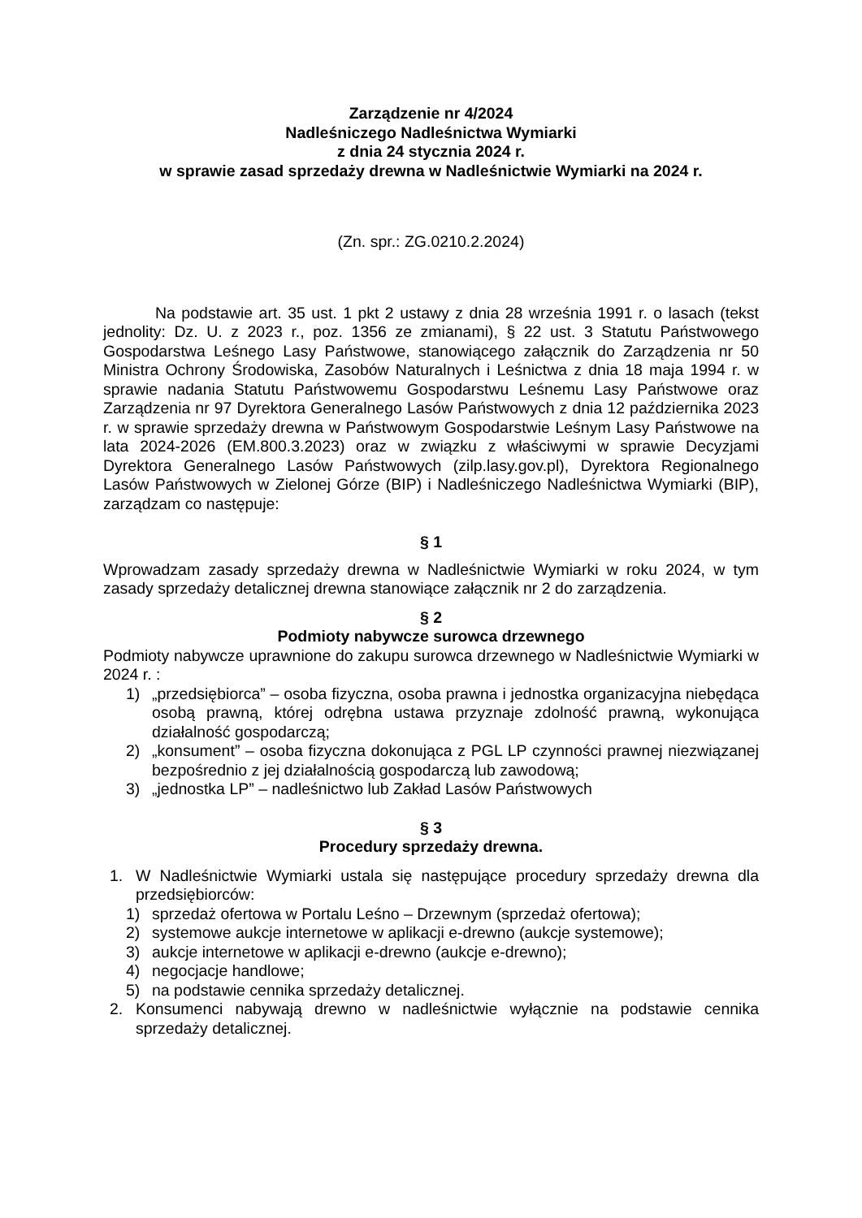Zarządzenie nr 4/2024
Nadleśniczego Nadleśnictwa Wymiarki
z dnia 24 stycznia 2024 r.
w sprawie zasad sprzedaży drewna w Nadleśnictwie Wymiarki na 2024 r.
(Zn. spr.: ZG.0210.2.2024)
Na podstawie art. 35 ust. 1 pkt 2 ustawy z dnia 28 września 1991 r. o lasach (tekst jednolity: Dz. U. z 2023 r., poz. 1356 ze zmianami), § 22 ust. 3 Statutu Państwowego Gospodarstwa Leśnego Lasy Państwowe, stanowiącego załącznik do Zarządzenia nr 50 Ministra Ochrony Środowiska, Zasobów Naturalnych i Leśnictwa z dnia 18 maja 1994 r. w sprawie nadania Statutu Państwowemu Gospodarstwu Leśnemu Lasy Państwowe oraz Zarządzenia nr 97 Dyrektora Generalnego Lasów Państwowych z dnia 12 października 2023 r. w sprawie sprzedaży drewna w Państwowym Gospodarstwie Leśnym Lasy Państwowe na lata 2024-2026 (EM.800.3.2023) oraz w związku z właściwymi w sprawie Decyzjami Dyrektora Generalnego Lasów Państwowych (zilp.lasy.gov.pl), Dyrektora Regionalnego Lasów Państwowych w Zielonej Górze (BIP) i Nadleśniczego Nadleśnictwa Wymiarki (BIP), zarządzam co następuje:
§ 1
Wprowadzam zasady sprzedaży drewna w Nadleśnictwie Wymiarki w roku 2024, w tym zasady sprzedaży detalicznej drewna stanowiące załącznik nr 2 do zarządzenia.
§ 2
Podmioty nabywcze surowca drzewnego
Podmioty nabywcze uprawnione do zakupu surowca drzewnego w Nadleśnictwie Wymiarki w 2024 r. :
1) „przedsiębiorca” – osoba fizyczna, osoba prawna i jednostka organizacyjna niebędąca osobą prawną, której odrębna ustawa przyznaje zdolność prawną, wykonująca działalność gospodarczą;
2) „konsument” – osoba fizyczna dokonująca z PGL LP czynności prawnej niezwiązanej bezpośrednio z jej działalnością gospodarczą lub zawodową;
3) „jednostka LP” – nadleśnictwo lub Zakład Lasów Państwowych
§ 3
Procedury sprzedaży drewna.
1. W Nadleśnictwie Wymiarki ustala się następujące procedury sprzedaży drewna dla przedsiębiorców:
1) sprzedaż ofertowa w Portalu Leśno – Drzewnym (sprzedaż ofertowa);
2) systemowe aukcje internetowe w aplikacji e-drewno (aukcje systemowe);
3) aukcje internetowe w aplikacji e-drewno (aukcje e-drewno);
4) negocjacje handlowe;
5) na podstawie cennika sprzedaży detalicznej.
2. Konsumenci nabywają drewno w nadleśnictwie wyłącznie na podstawie cennika sprzedaży detalicznej.